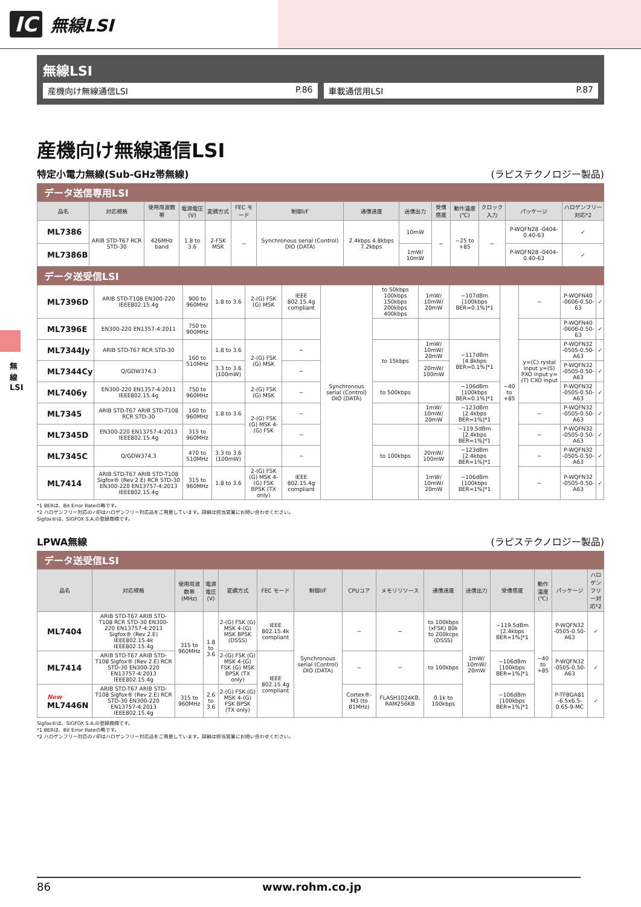IC 無線LSI
無線LSI
産機向け無線通信LSI P.86 車載通信用LSI P.87
無線LSI
産機向け無線通信LSI
特定小電力無線(Sub-GHz帯無線) (ラピステクノロジー製品)
データ送信専用LSI
| 品名 | 対応規格 | 使用周波数帯 | 電源電圧(V) | 変調方式 | FEC モード | 制御I/F | 通信速度 | 送信出力 | 受信感度 | 動作温度(℃) | クロック入力 | パッケージ | ハロゲンフリー対応*2 |
| --- | --- | --- | --- | --- | --- | --- | --- | --- | --- | --- | --- | --- | --- |
| ML7386 | ARIB STD-T67 RCR STD-30 | 426MHz band | 1.8 to 3.6 | 2-FSK MSK | − | Synchronous serial (Control) DIO (DATA) | 2.4kbps 4.8kbps 7.2kbps | 10mW | − | −25 to +85 | − | P-WQFN28 -0404-0.40-63 | ✓ |
| ML7386B | | | | | | | | 1mW/ 10mW | | | | P-WQFN28 -0404-0.40-63 | ✓ |
データ送受信LSI
| ML7396D | ARIB STD-T108 EN300-220 IEEE802.15.4g | 900 to 960MHz | 1.8 to 3.6 | 2-(G) FSK (G) MSK | IEEE 802.15.4g compliant | Synchronous serial (Control) DIO (DATA) | to 50kbps 100kbps 150kbps 200kbps 400kbps | 1mW/ 10mW/ 20mW | −107dBm [100kbps BER=0.1%]*1 | −40 to +85 | − | P-WQFN40 -0606-0.50-63 | ✓ |
| ML7396E | EN300-220 EN1357-4:2011 | 750 to 900MHz | | | | | | | | | | P-WQFN40 -0606-0.50-63 | ✓ |
| ML7344Jy | ARIB STD-T67 RCR STD-30 | 160 to 510MHz | 1.8 to 3.6 | 2-(G) FSK (G) MSK | − | | to 15kbps | 1mW/ 10mW/ 20mW | −117dBm [4.8kbps BER=0.1%]*1 | | y=(C) rystal input y=(S) PXO input y=(T) CXO input | P-WQFN32 -0505-0.50-A63 | ✓ |
| ML7344Cy | Q/GDW374.3 | | 3.3 to 3.6 (100mW) | | − | | | 20mW/ 100mW | | | | P-WQFN32 -0505-0.50-A63 | ✓ |
| ML7406y | EN300-220 EN1357-4:2011 IEEE802.15.4g | 750 to 960MHz | | 2-(G) FSK (G) MSK | − | | to 500kbps | | −106dBm [100kbps BER=0.1%]*1 | | | P-WQFN32 -0505-0.50-A63 | ✓ |
| ML7345 | ARIB STD-T67 ARIB STD-T108 RCR STD-30 | 160 to 960MHz | 1.8 to 3.6 | 2-(G) FSK (G) MSK 4-(G) FSK | − | | | 1mW/ 10mW/ 20mW | −123dBm [2.4kbps BER=1%]*1 | | − | P-WQFN32 -0505-0.50-A63 | ✓ |
| ML7345D | EN300-220 EN13757-4:2013 IEEE802.15.4g | 315 to 960MHz | | | − | | | | −119.5dBm [2.4kbps BER=1%]*1 | | − | P-WQFN32 -0505-0.50-A63 | ✓ |
| ML7345C | Q/GDW374.3 | 470 to 510MHz | 3.3 to 3.6 (100mW) | | − | | to 100kbps | 20mW/ 100mW | −123dBm [2.4kbps BER=1%]*1 | | − | P-WQFN32 -0505-0.50-A63 | ✓ |
| ML7414 | ARIB STD-T67 ARIB STD-T108 Sigfox® (Rev 2.E) RCR STD-30 EN300-220 EN13757-4:2013 IEEE802.15.4g | 315 to 960MHz | 1.8 to 3.6 | 2-(G) FSK (G) MSK 4-(G) FSK BPSK (TX only) | IEEE 802.15.4g compliant | | | 1mW/ 10mW/ 20mW | −106dBm [100kbps BER=1%]*1 | | − | P-WQFN32 -0505-0.50-A63 | ✓ |
*1 BERは、Bit Error Rateの略です。
*2 ハロゲンフリー対応の✓印はハロゲンフリー対応品をご用意しています。詳細は担当営業にお問い合わせください。
Sigfox®は、SIGFOX S.A.の登録商標です。
LPWA無線 (ラピステクノロジー製品)
データ送受信LSI
| 品名 | 対応規格 | 使用周波数帯(MHz) | 電源電圧(V) | 変調方式 | FEC モード | 制御I/F | CPUコア | メモリリソース | 通信速度 | 送信出力 | 受信感度 | 動作温度(℃) | パッケージ | ハロゲンフリー対応*2 |
| --- | --- | --- | --- | --- | --- | --- | --- | --- | --- | --- | --- | --- | --- | --- |
| ML7404 | ARIB STD-T67 ARIB STD-T108 RCR STD-30 EN300-220 EN13757-4:2013 Sigfox® (Rev 2.E) IEEE802.15.4k IEEE802.15.4g | 315 to 960MHz | 1.8 to 3.6 | 2-(G) FSK (G) MSK 4-(G) MSK BPSK (DSSS) | IEEE 802.15.4k compliant | Synchronous serial (Control) DIO (DATA) | − | − | to 100kbps (xFSK) 80k to 200kcps (DSSS) | 1mW/ 10mW/ 20mW | −119.5dBm [2.4kbps BER=1%]*1 | −40 to +85 | P-WQFN32 -0505-0.50-A63 | ✓ |
| ML7414 | ARIB STD-T67 ARIB STD-T108 Sigfox® (Rev 2.E) RCR STD-30 EN300-220 EN13757-4:2013 IEEE802.15.4g | | | 2-(G) FSK (G) MSK 4-(G) FSK (G) MSK BPSK (TX only) | IEEE 802.15.4g compliant | | − | − | to 100kbps | | −106dBm [100kbps BER=1%]*1 | | P-WQFN32 -0505-0.50-A63 | ✓ |
| New ML7446N | ARIB STD-T67 ARIB STD-T108 Sigfox® (Rev 2.E) RCR STD-30 EN300-220 EN13757-4:2013 IEEE802.15.4g | 315 to 960MHz | 2.6 to 3.6 | 2-(G) FSK (G) MSK 4-(G) FSK BPSK (TX only) | | | Cortex®-M3 (to 81MHz) | FLASH1024KB, RAM256KB | 0.1k to 100kbps | | −106dBm [100kbps BER=1%]*1 | | P-TFBGA81 -6.5x6.5-0.65-9-MC | ✓ |
Sigfox®は、SIGFOX S.A.の登録商標です。
*1 BERは、Bit Error Rateの略です。
*2 ハロゲンフリー対応の✓印はハロゲンフリー対応品をご用意しています。詳細は担当営業にお問い合わせください。
86 www.rohm.co.jp